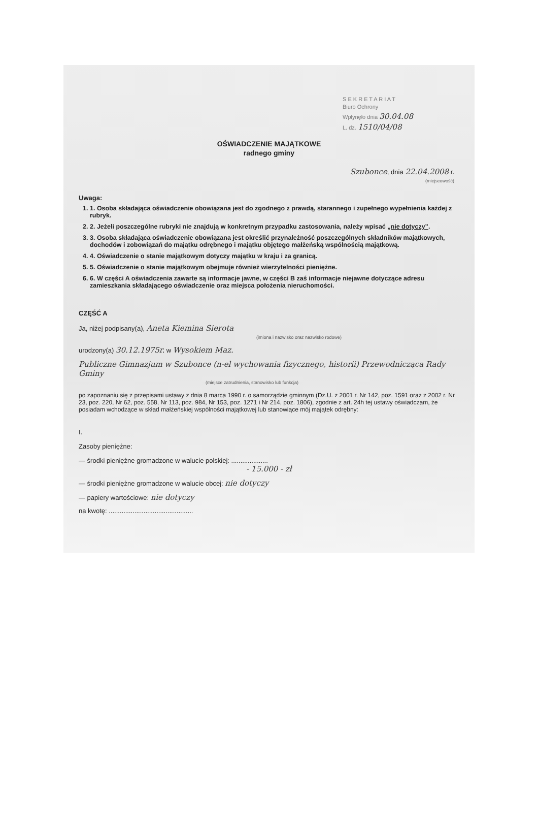S E K R E T A R I A T
Biuro Ochrony
Wpłynęło dnia 30.04.08
L. dz. 1510/04/08
OŚWIADCZENIE MAJĄTKOWE
radnego gminy
Szubonce, dnia 22.04.2008 r.
(miejscowość)
Uwaga:
1. 1. Osoba składająca oświadczenie obowiązana jest do zgodnego z prawdą, starannego i zupełnego wypełnienia każdej z rubryk.
2. 2. Jeżeli poszczególne rubryki nie znajdują w konkretnym przypadku zastosowania, należy wpisać „nie dotyczy”.
3. 3. Osoba składająca oświadczenie obowiązana jest określić przynależność poszczególnych składników majątkowych, dochodów i zobowiązań do majątku odrębnego i majątku objętego małżeńską wspólnością majątkową.
4. 4. Oświadczenie o stanie majątkowym dotyczy majątku w kraju i za granicą.
5. 5. Oświadczenie o stanie majątkowym obejmuje również wierzytelności pieniężne.
6. 6. W części A oświadczenia zawarte są informacje jawne, w części B zaś informacje niejawne dotyczące adresu zamieszkania składającego oświadczenie oraz miejsca położenia nieruchomości.
CZĘŚĆ A
Ja, niżej podpisany(a), Aneta Kiemina Sierota
(imiona i nazwisko oraz nazwisko rodowe)
urodzony(a) 30.12.1975r. w Wysokiem Maz.
Publiczne Gimnazjum w Szubonce (n-el wychowania fizycznego, historii) Przewodnicząca Rady Gminy
(miejsce zatrudnienia, stanowisko lub funkcja)
po zapoznaniu się z przepisami ustawy z dnia 8 marca 1990 r. o samorządzie gminnym (Dz.U. z 2001 r. Nr 142, poz. 1591 oraz z 2002 r. Nr 23, poz. 220, Nr 62, poz. 558, Nr 113, poz. 984, Nr 153, poz. 1271 i Nr 214, poz. 1806), zgodnie z art. 24h tej ustawy oświadczam, że posiadam wchodzące w skład małżeńskiej wspólności majątkowej lub stanowiące mój majątek odrębny:
I.
Zasoby pieniężne:
— środki pieniężne gromadzone w walucie polskiej: ....................
- 15.000 - zł
— środki pieniężne gromadzone w walucie obcej: nie dotyczy
— papiery wartościowe: nie dotyczy
na kwotę: ..............................................